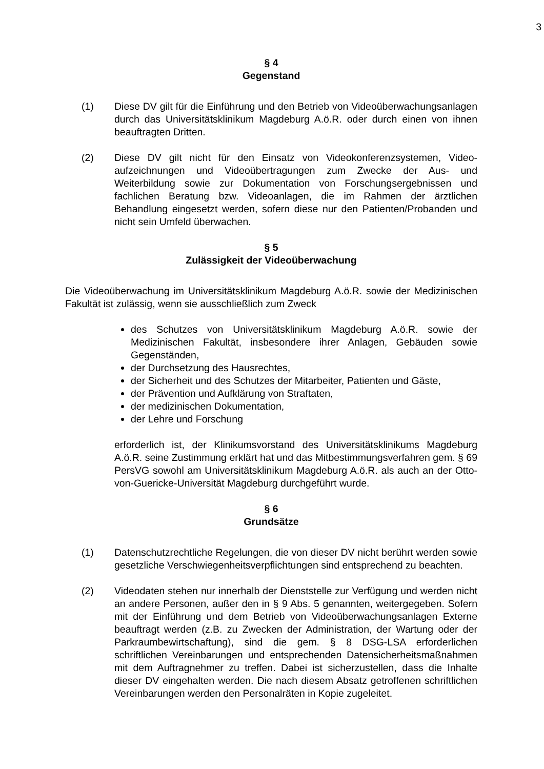3
§ 4
Gegenstand
(1) Diese DV gilt für die Einführung und den Betrieb von Videoüberwachungs­anlagen durch das Universitätsklinikum Magdeburg A.ö.R. oder durch einen von ihnen beauftragten Dritten.
(2) Diese DV gilt nicht für den Einsatz von Videokonferenzsystemen, Video­aufzeichnungen und Videoübertragungen zum Zwecke der Aus- und Weiterbildung sowie zur Dokumentation von Forschungsergebnissen und fachlichen Beratung bzw. Videoanlagen, die im Rahmen der ärztlichen Behandlung eingesetzt werden, sofern diese nur den Patienten/Probanden und nicht sein Umfeld überwachen.
§ 5
Zulässigkeit der Videoüberwachung
Die Videoüberwachung im Universitätsklinikum Magdeburg A.ö.R. sowie der Medizinischen Fakultät ist zulässig, wenn sie ausschließlich zum Zweck
des Schutzes von Universitätsklinikum Magdeburg A.ö.R. sowie der Medizinischen Fakultät, insbesondere ihrer Anlagen, Gebäuden sowie Gegenständen,
der Durchsetzung des Hausrechtes,
der Sicherheit und des Schutzes der Mitarbeiter, Patienten und Gäste,
der Prävention und Aufklärung von Straftaten,
der medizinischen Dokumentation,
der Lehre und Forschung
erforderlich ist, der Klinikumsvorstand des Universitätsklinikums Magdeburg A.ö.R. seine Zustimmung erklärt hat und das Mitbestimmungsverfahren gem. § 69 PersVG sowohl am Universitätsklinikum Magdeburg A.ö.R. als auch an der Otto-von-Guericke-Universität Magdeburg durchgeführt wurde.
§ 6
Grundsätze
(1) Datenschutzrechtliche Regelungen, die von dieser DV nicht berührt werden sowie gesetzliche Verschwiegenheitsverpflichtungen sind entsprechend zu beachten.
(2) Videodaten stehen nur innerhalb der Dienststelle zur Verfügung und werden nicht an andere Personen, außer den in § 9 Abs. 5 genannten, weitergegeben. Sofern mit der Einführung und dem Betrieb von Videoüberwachungsanlagen Externe beauftragt werden (z.B. zu Zwecken der Administration, der Wartung oder der Parkraumbewirtschaftung), sind die gem. § 8 DSG-LSA erforderlichen schriftlichen Vereinbarungen und entsprechenden Datensicherheitsmaßnahmen mit dem Auftragnehmer zu treffen. Dabei ist sicherzustellen, dass die Inhalte dieser DV eingehalten werden. Die nach diesem Absatz getroffenen schriftlichen Vereinbarungen werden den Personalräten in Kopie zugeleitet.